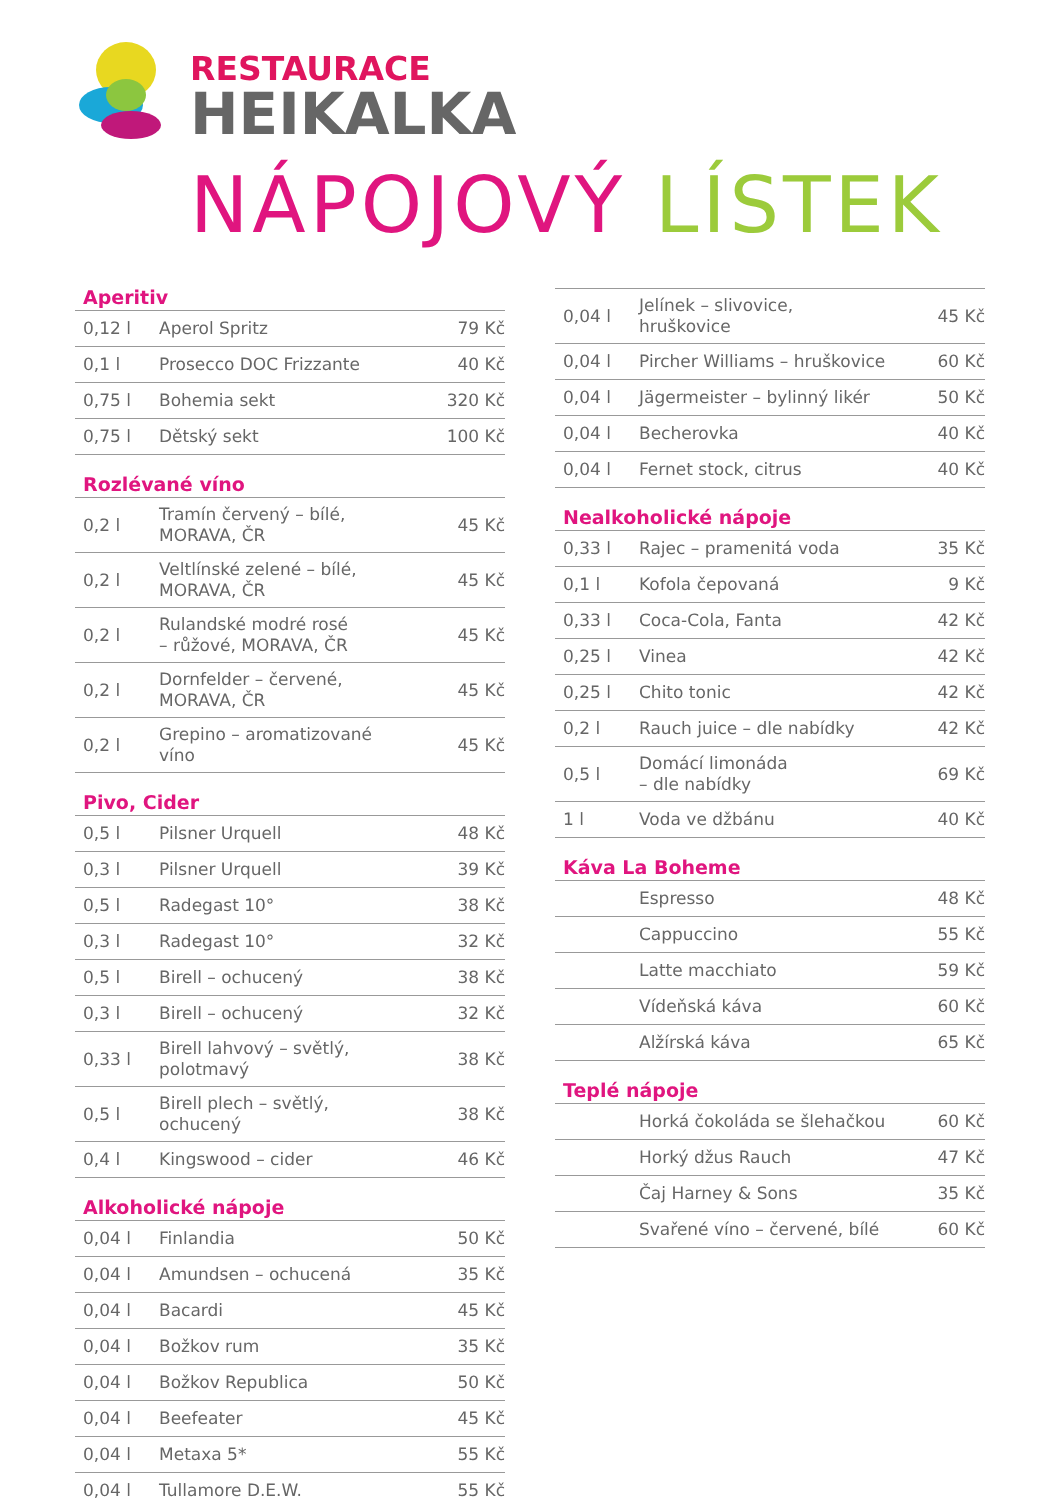RESTAURACE
HEIKALKA
NÁPOJOVÝ LÍSTEK
Aperitiv
| 0,12 l | Aperol Spritz | 79 Kč |
| 0,1 l | Prosecco DOC Frizzante | 40 Kč |
| 0,75 l | Bohemia sekt | 320 Kč |
| 0,75 l | Dětský sekt | 100 Kč |
Rozlévané víno
| 0,2 l | Tramín červený – bílé, MORAVA, ČR | 45 Kč |
| 0,2 l | Veltlínské zelené – bílé, MORAVA, ČR | 45 Kč |
| 0,2 l | Rulandské modré rosé – růžové, MORAVA, ČR | 45 Kč |
| 0,2 l | Dornfelder – červené, MORAVA, ČR | 45 Kč |
| 0,2 l | Grepino – aromatizované víno | 45 Kč |
Pivo, Cider
| 0,5 l | Pilsner Urquell | 48 Kč |
| 0,3 l | Pilsner Urquell | 39 Kč |
| 0,5 l | Radegast 10° | 38 Kč |
| 0,3 l | Radegast 10° | 32 Kč |
| 0,5 l | Birell – ochucený | 38 Kč |
| 0,3 l | Birell – ochucený | 32 Kč |
| 0,33 l | Birell lahvový – světlý, polotmavý | 38 Kč |
| 0,5 l | Birell plech – světlý, ochucený | 38 Kč |
| 0,4 l | Kingswood – cider | 46 Kč |
Alkoholické nápoje
| 0,04 l | Finlandia | 50 Kč |
| 0,04 l | Amundsen – ochucená | 35 Kč |
| 0,04 l | Bacardi | 45 Kč |
| 0,04 l | Božkov rum | 35 Kč |
| 0,04 l | Božkov Republica | 50 Kč |
| 0,04 l | Beefeater | 45 Kč |
| 0,04 l | Metaxa 5* | 55 Kč |
| 0,04 l | Tullamore D.E.W. | 55 Kč |
| 0,04 l | Jelínek – slivovice, hruškovice | 45 Kč |
| 0,04 l | Pircher Williams – hruškovice | 60 Kč |
| 0,04 l | Jägermeister – bylinný likér | 50 Kč |
| 0,04 l | Becherovka | 40 Kč |
| 0,04 l | Fernet stock, citrus | 40 Kč |
Nealkoholické nápoje
| 0,33 l | Rajec – pramenitá voda | 35 Kč |
| 0,1 l | Kofola čepovaná | 9 Kč |
| 0,33 l | Coca-Cola, Fanta | 42 Kč |
| 0,25 l | Vinea | 42 Kč |
| 0,25 l | Chito tonic | 42 Kč |
| 0,2 l | Rauch juice – dle nabídky | 42 Kč |
| 0,5 l | Domácí limonáda – dle nabídky | 69 Kč |
| 1 l | Voda ve džbánu | 40 Kč |
Káva La Boheme
| | Espresso | 48 Kč |
| | Cappuccino | 55 Kč |
| | Latte macchiato | 59 Kč |
| | Vídeňská káva | 60 Kč |
| | Alžírská káva | 65 Kč |
Teplé nápoje
| | Horká čokoláda se šlehačkou | 60 Kč |
| | Horký džus Rauch | 47 Kč |
| | Čaj Harney & Sons | 35 Kč |
| | Svařené víno – červené, bílé | 60 Kč |